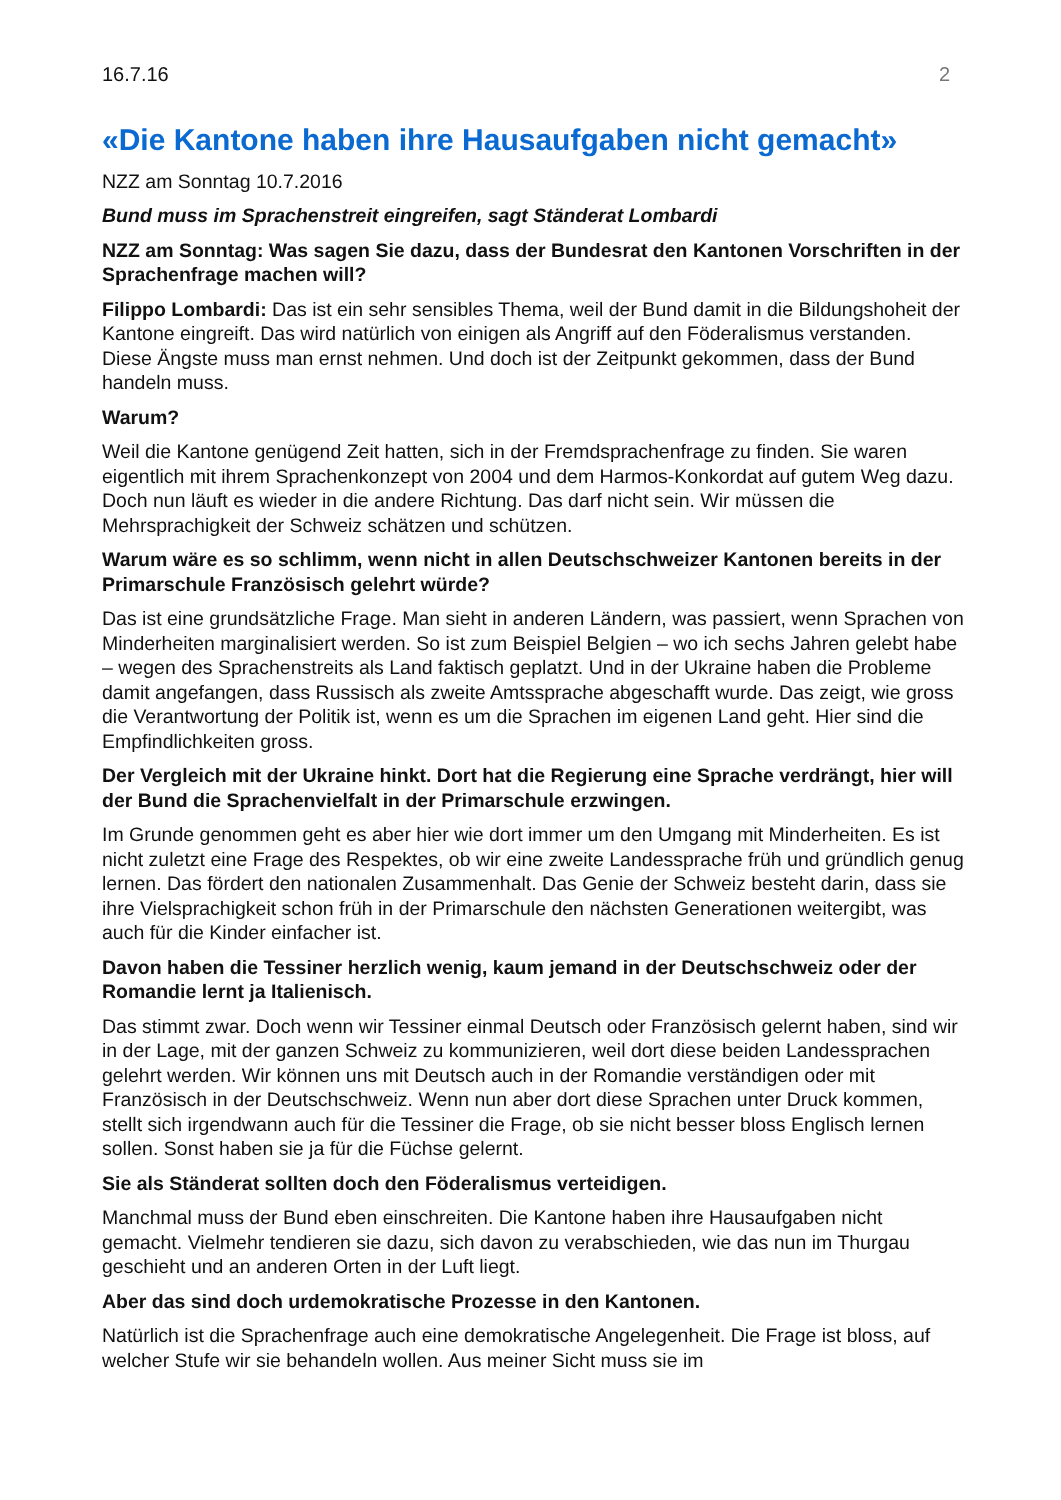16.7.16 2
«Die Kantone haben ihre Hausaufgaben nicht gemacht»
NZZ am Sonntag 10.7.2016
Bund muss im Sprachenstreit eingreifen, sagt Ständerat Lombardi
NZZ am Sonntag: Was sagen Sie dazu, dass der Bundesrat den Kantonen Vorschriften in der Sprachenfrage machen will?
Filippo Lombardi: Das ist ein sehr sensibles Thema, weil der Bund damit in die Bildungshoheit der Kantone eingreift. Das wird natürlich von einigen als Angriff auf den Föderalismus verstanden. Diese Ängste muss man ernst nehmen. Und doch ist der Zeitpunkt gekommen, dass der Bund handeln muss.
Warum?
Weil die Kantone genügend Zeit hatten, sich in der Fremdsprachenfrage zu finden. Sie waren eigentlich mit ihrem Sprachenkonzept von 2004 und dem Harmos-Konkordat auf gutem Weg dazu. Doch nun läuft es wieder in die andere Richtung. Das darf nicht sein. Wir müssen die Mehrsprachigkeit der Schweiz schätzen und schützen.
Warum wäre es so schlimm, wenn nicht in allen Deutschschweizer Kantonen bereits in der Primarschule Französisch gelehrt würde?
Das ist eine grundsätzliche Frage. Man sieht in anderen Ländern, was passiert, wenn Sprachen von Minderheiten marginalisiert werden. So ist zum Beispiel Belgien – wo ich sechs Jahren gelebt habe – wegen des Sprachenstreits als Land faktisch geplatzt. Und in der Ukraine haben die Probleme damit angefangen, dass Russisch als zweite Amtssprache abgeschafft wurde. Das zeigt, wie gross die Verantwortung der Politik ist, wenn es um die Sprachen im eigenen Land geht. Hier sind die Empfindlichkeiten gross.
Der Vergleich mit der Ukraine hinkt. Dort hat die Regierung eine Sprache verdrängt, hier will der Bund die Sprachenvielfalt in der Primarschule erzwingen.
Im Grunde genommen geht es aber hier wie dort immer um den Umgang mit Minderheiten. Es ist nicht zuletzt eine Frage des Respektes, ob wir eine zweite Landessprache früh und gründlich genug lernen. Das fördert den nationalen Zusammenhalt. Das Genie der Schweiz besteht darin, dass sie ihre Vielsprachigkeit schon früh in der Primarschule den nächsten Generationen weitergibt, was auch für die Kinder einfacher ist.
Davon haben die Tessiner herzlich wenig, kaum jemand in der Deutschschweiz oder der Romandie lernt ja Italienisch.
Das stimmt zwar. Doch wenn wir Tessiner einmal Deutsch oder Französisch gelernt haben, sind wir in der Lage, mit der ganzen Schweiz zu kommunizieren, weil dort diese beiden Landessprachen gelehrt werden. Wir können uns mit Deutsch auch in der Romandie verständigen oder mit Französisch in der Deutschschweiz. Wenn nun aber dort diese Sprachen unter Druck kommen, stellt sich irgendwann auch für die Tessiner die Frage, ob sie nicht besser bloss Englisch lernen sollen. Sonst haben sie ja für die Füchse gelernt.
Sie als Ständerat sollten doch den Föderalismus verteidigen.
Manchmal muss der Bund eben einschreiten. Die Kantone haben ihre Hausaufgaben nicht gemacht. Vielmehr tendieren sie dazu, sich davon zu verabschieden, wie das nun im Thurgau geschieht und an anderen Orten in der Luft liegt.
Aber das sind doch urdemokratische Prozesse in den Kantonen.
Natürlich ist die Sprachenfrage auch eine demokratische Angelegenheit. Die Frage ist bloss, auf welcher Stufe wir sie behandeln wollen. Aus meiner Sicht muss sie im